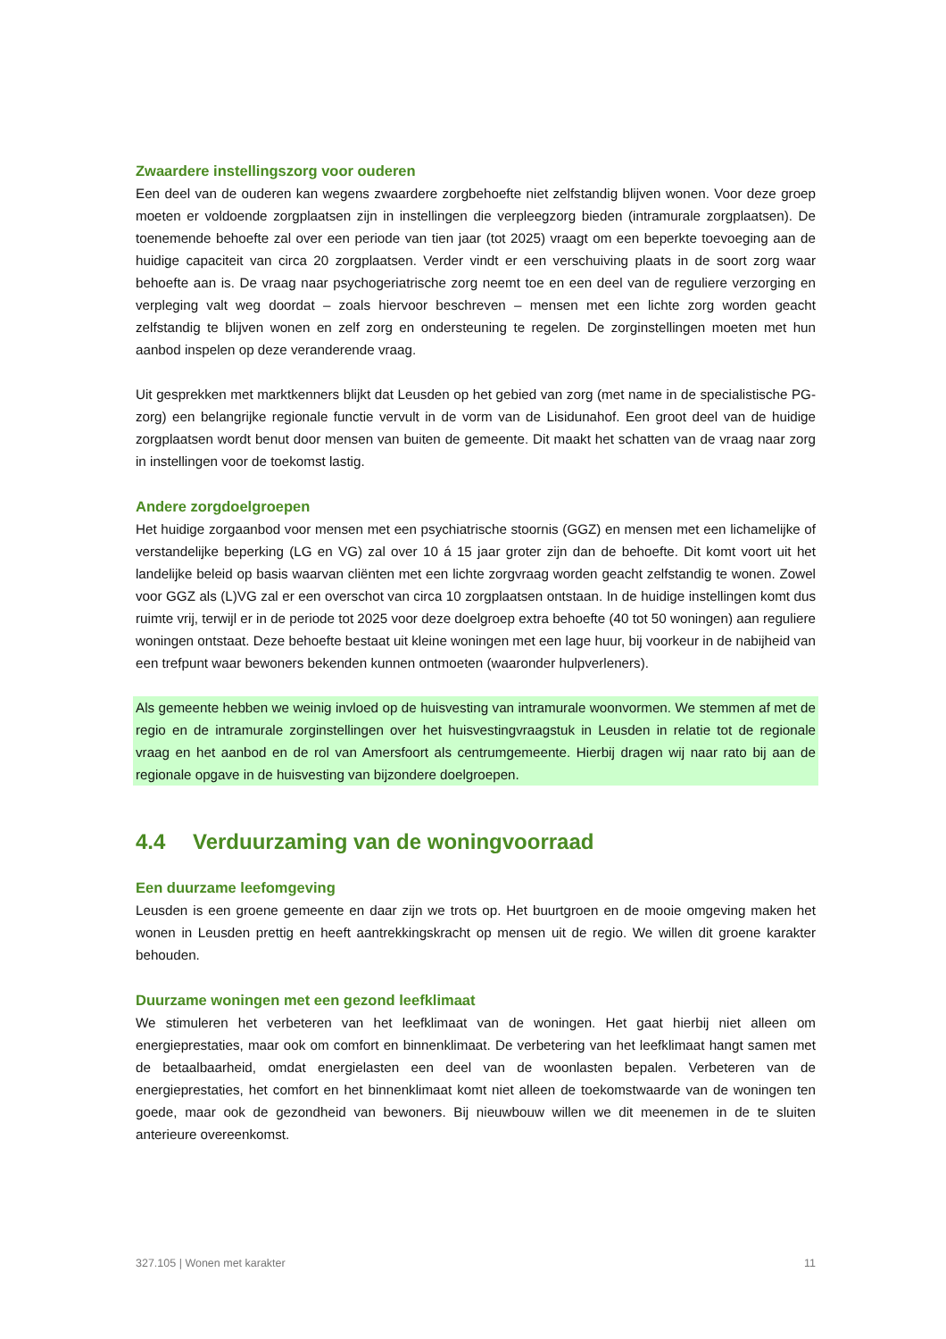Zwaardere instellingszorg voor ouderen
Een deel van de ouderen kan wegens zwaardere zorgbehoefte niet zelfstandig blijven wonen. Voor deze groep moeten er voldoende zorgplaatsen zijn in instellingen die verpleegzorg bieden (intramurale zorgplaatsen). De toenemende behoefte zal over een periode van tien jaar (tot 2025) vraagt om een beperkte toevoeging aan de huidige capaciteit van circa 20 zorgplaatsen. Verder vindt er een verschuiving plaats in de soort zorg waar behoefte aan is. De vraag naar psychogeriatrische zorg neemt toe en een deel van de reguliere verzorging en verpleging valt weg doordat – zoals hiervoor beschreven – mensen met een lichte zorg worden geacht zelfstandig te blijven wonen en zelf zorg en ondersteuning te regelen. De zorginstellingen moeten met hun aanbod inspelen op deze veranderende vraag.
Uit gesprekken met marktkenners blijkt dat Leusden op het gebied van zorg (met name in de specialistische PG-zorg) een belangrijke regionale functie vervult in de vorm van de Lisidunahof. Een groot deel van de huidige zorgplaatsen wordt benut door mensen van buiten de gemeente. Dit maakt het schatten van de vraag naar zorg in instellingen voor de toekomst lastig.
Andere zorgdoelgroepen
Het huidige zorgaanbod voor mensen met een psychiatrische stoornis (GGZ) en mensen met een lichamelijke of verstandelijke beperking (LG en VG) zal over 10 á 15 jaar groter zijn dan de behoefte. Dit komt voort uit het landelijke beleid op basis waarvan cliënten met een lichte zorgvraag worden geacht zelfstandig te wonen. Zowel voor GGZ als (L)VG zal er een overschot van circa 10 zorgplaatsen ontstaan. In de huidige instellingen komt dus ruimte vrij, terwijl er in de periode tot 2025 voor deze doelgroep extra behoefte (40 tot 50 woningen) aan reguliere woningen ontstaat. Deze behoefte bestaat uit kleine woningen met een lage huur, bij voorkeur in de nabijheid van een trefpunt waar bewoners bekenden kunnen ontmoeten (waaronder hulpverleners).
Als gemeente hebben we weinig invloed op de huisvesting van intramurale woonvormen. We stemmen af met de regio en de intramurale zorginstellingen over het huisvestingvraagstuk in Leusden in relatie tot de regionale vraag en het aanbod en de rol van Amersfoort als centrumgemeente. Hierbij dragen wij naar rato bij aan de regionale opgave in de huisvesting van bijzondere doelgroepen.
4.4 Verduurzaming van de woningvoorraad
Een duurzame leefomgeving
Leusden is een groene gemeente en daar zijn we trots op. Het buurtgroen en de mooie omgeving maken het wonen in Leusden prettig en heeft aantrekkingskracht op mensen uit de regio. We willen dit groene karakter behouden.
Duurzame woningen met een gezond leefklimaat
We stimuleren het verbeteren van het leefklimaat van de woningen. Het gaat hierbij niet alleen om energieprestaties, maar ook om comfort en binnenklimaat. De verbetering van het leefklimaat hangt samen met de betaalbaarheid, omdat energielasten een deel van de woonlasten bepalen. Verbeteren van de energieprestaties, het comfort en het binnenklimaat komt niet alleen de toekomstwaarde van de woningen ten goede, maar ook de gezondheid van bewoners. Bij nieuwbouw willen we dit meenemen in de te sluiten anterieure overeenkomst.
327.105 | Wonen met karakter 11